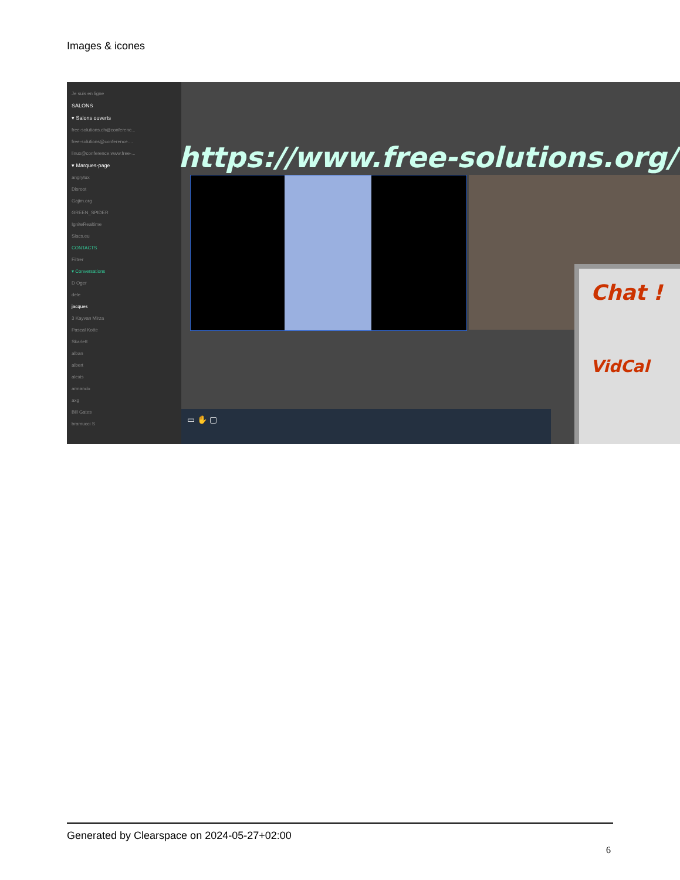Images & icones
Je suis en ligne
SALONS
▾ Salons ouverts
free-solutions.ch@conferenc...
free-solutions@conference....
linux@conference.www.free-...
▾ Marques-page
angrytux
Disroot
Gajim.org
GREEN_SPIDER
IgniteRealtime
Slacs.eu
CONTACTS
Filtrer
▾ Conversations
D Oger
dele
jacques
3 Kayvan Mirza
Pascal Kotte
Skarlett
alban
albert
alexis
armando
axg
Bill Gates
bramucci S
https://www.free-solutions.org/
Chat !
VidCal
▭ ✋ ▢
Generated by Clearspace on 2024-05-27+02:00
6